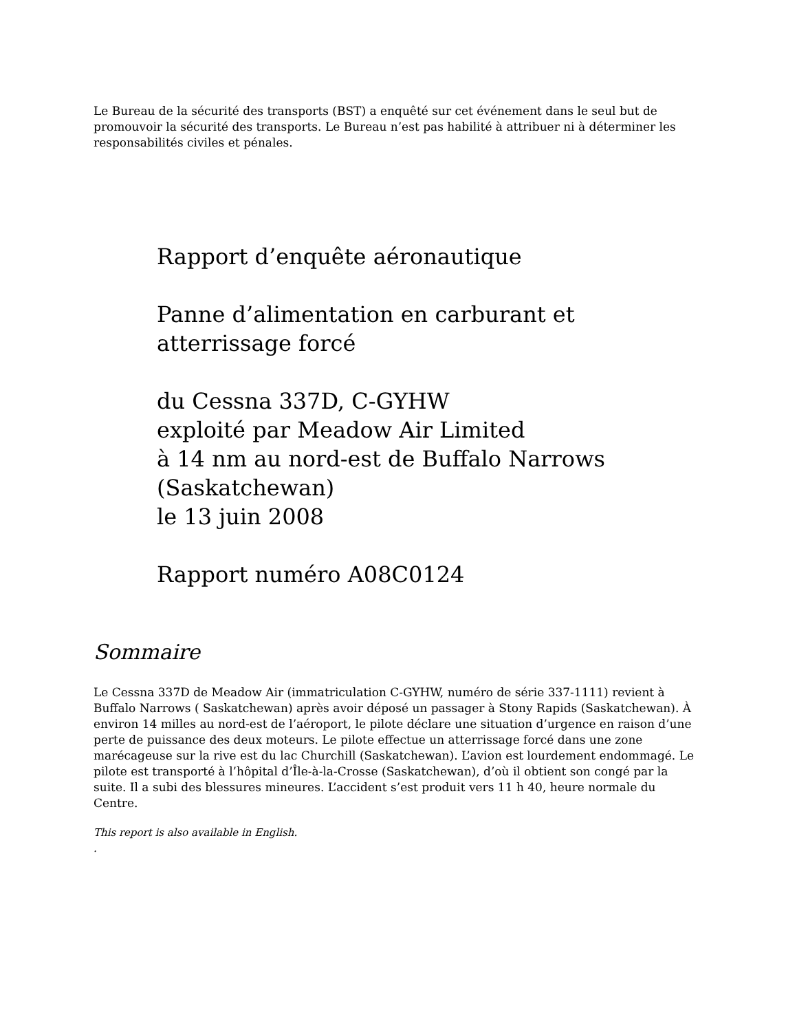Le Bureau de la sécurité des transports (BST) a enquêté sur cet événement dans le seul but de promouvoir la sécurité des transports. Le Bureau n’est pas habilité à attribuer ni à déterminer les responsabilités civiles et pénales.
Rapport d’enquête aéronautique
Panne d’alimentation en carburant et atterrissage forcé
du Cessna 337D, C-GYHW
exploité par Meadow Air Limited
à 14 nm au nord-est de Buffalo Narrows
(Saskatchewan)
le 13 juin 2008
Rapport numéro A08C0124
Sommaire
Le Cessna 337D de Meadow Air (immatriculation C-GYHW, numéro de série 337-1111) revient à Buffalo Narrows ( Saskatchewan) après avoir déposé un passager à Stony Rapids (Saskatchewan). À environ 14 milles au nord-est de l’aéroport, le pilote déclare une situation d’urgence en raison d’une perte de puissance des deux moteurs. Le pilote effectue un atterrissage forcé dans une zone marécageuse sur la rive est du lac Churchill (Saskatchewan). L’avion est lourdement endommagé. Le pilote est transporté à l’hôpital d’Île-à-la-Crosse (Saskatchewan), d’où il obtient son congé par la suite. Il a subi des blessures mineures. L’accident s’est produit vers 11 h 40, heure normale du Centre.
This report is also available in English.
.